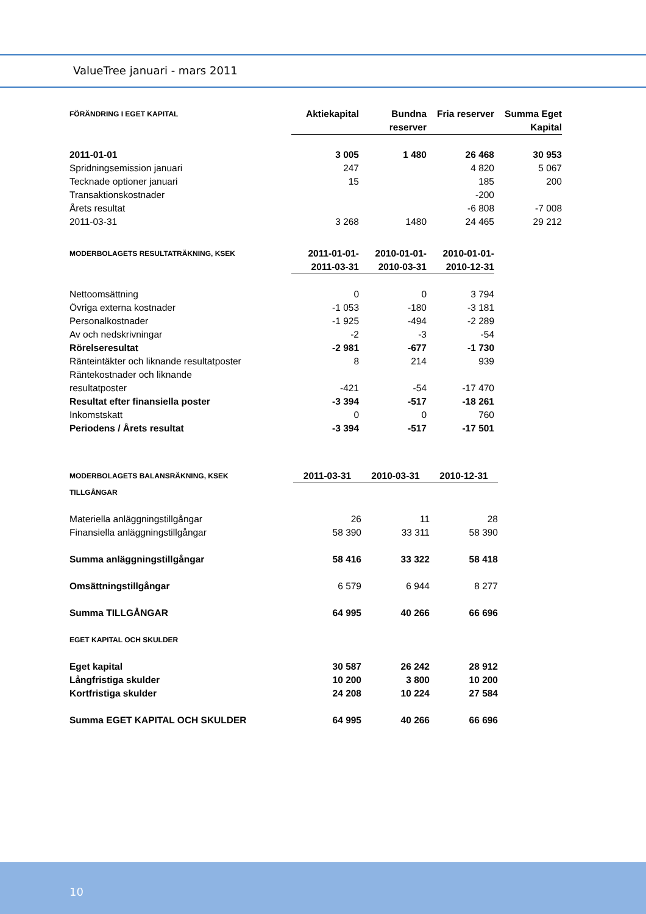ValueTree januari - mars 2011
| FÖRÄNDRING I EGET KAPITAL | Aktiekapital | Bundna reserver | Fria reserver | Summa Eget Kapital |
| --- | --- | --- | --- | --- |
| 2011-01-01 | 3 005 | 1 480 | 26 468 | 30 953 |
| Spridningsemission januari | 247 | | 4 820 | 5 067 |
| Tecknade optioner januari | 15 | | 185 | 200 |
| Transaktionskostnader | | | -200 | |
| Årets resultat | | | -6 808 | -7 008 |
| 2011-03-31 | 3 268 | 1480 | 24 465 | 29 212 |
| MODERBOLAGETS RESULTATRÄKNING, KSEK | 2011-01-01- 2011-03-31 | 2010-01-01- 2010-03-31 | 2010-01-01- 2010-12-31 |
| --- | --- | --- | --- |
| Nettoomsättning | 0 | 0 | 3 794 |
| Övriga externa kostnader | -1 053 | -180 | -3 181 |
| Personalkostnader | -1 925 | -494 | -2 289 |
| Av och nedskrivningar | -2 | -3 | -54 |
| Rörelseresultat | -2 981 | -677 | -1 730 |
| Ränteintäkter och liknande resultatposter | 8 | 214 | 939 |
| Räntekostnader och liknande resultatposter | -421 | -54 | -17 470 |
| Resultat efter finansiella poster | -3 394 | -517 | -18 261 |
| Inkomstskatt | 0 | 0 | 760 |
| Periodens / Årets resultat | -3 394 | -517 | -17 501 |
| MODERBOLAGETS BALANSRÄKNING, KSEK | 2011-03-31 | 2010-03-31 | 2010-12-31 |
| --- | --- | --- | --- |
| TILLGÅNGAR | | | |
| Materiella anläggningstillgångar | 26 | 11 | 28 |
| Finansiella anläggningstillgångar | 58 390 | 33 311 | 58 390 |
| Summa anläggningstillgångar | 58 416 | 33 322 | 58 418 |
| Omsättningstillgångar | 6 579 | 6 944 | 8 277 |
| Summa TILLGÅNGAR | 64 995 | 40 266 | 66 696 |
| EGET KAPITAL OCH SKULDER | | | |
| Eget kapital | 30 587 | 26 242 | 28 912 |
| Långfristiga skulder | 10 200 | 3 800 | 10 200 |
| Kortfristiga skulder | 24 208 | 10 224 | 27 584 |
| Summa EGET KAPITAL OCH SKULDER | 64 995 | 40 266 | 66 696 |
10